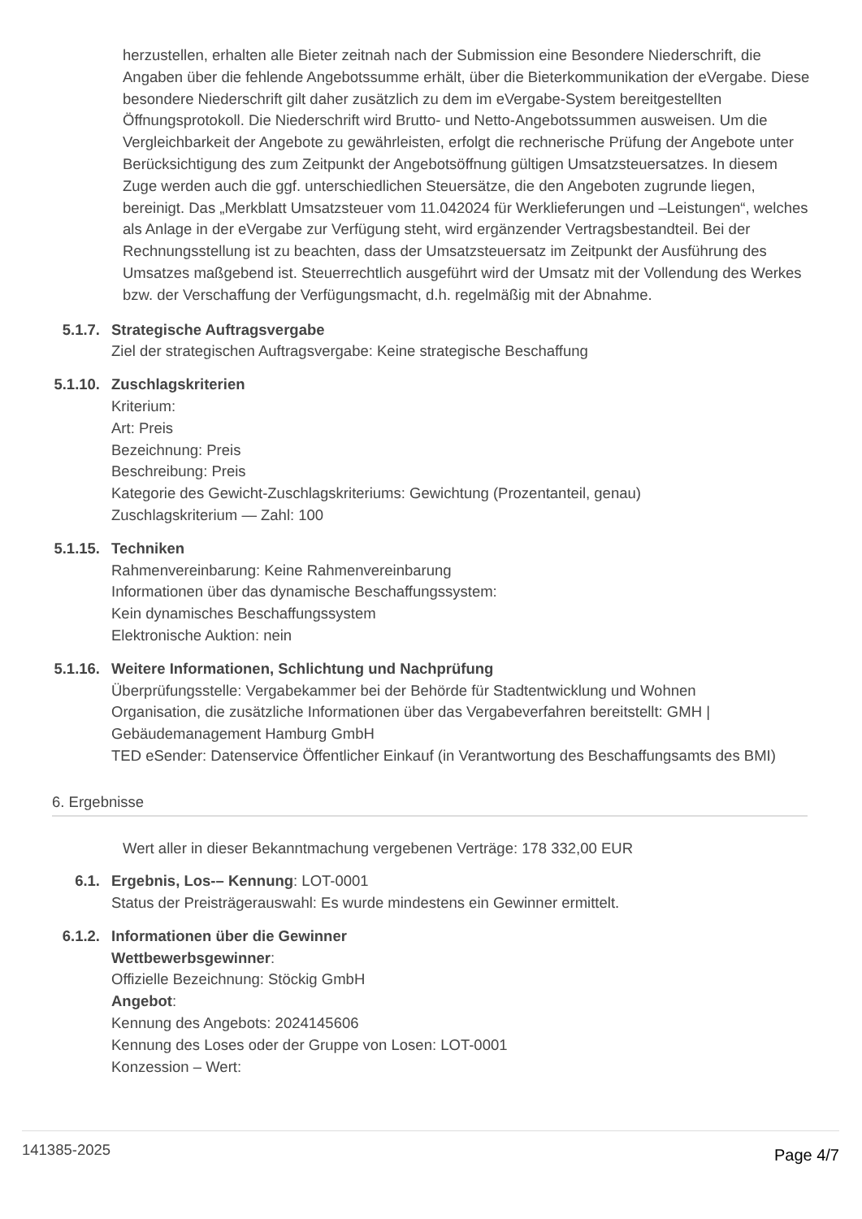herzustellen, erhalten alle Bieter zeitnah nach der Submission eine Besondere Niederschrift, die Angaben über die fehlende Angebotssumme erhält, über die Bieterkommunikation der eVergabe. Diese besondere Niederschrift gilt daher zusätzlich zu dem im eVergabe-System bereitgestellten Öffnungsprotokoll. Die Niederschrift wird Brutto- und Netto-Angebotssummen ausweisen. Um die Vergleichbarkeit der Angebote zu gewährleisten, erfolgt die rechnerische Prüfung der Angebote unter Berücksichtigung des zum Zeitpunkt der Angebotsöffnung gültigen Umsatzsteuersatzes. In diesem Zuge werden auch die ggf. unterschiedlichen Steuersätze, die den Angeboten zugrunde liegen, bereinigt. Das „Merkblatt Umsatzsteuer vom 11.042024 für Werklieferungen und –Leistungen“, welches als Anlage in der eVergabe zur Verfügung steht, wird ergänzender Vertragsbestandteil. Bei der Rechnungsstellung ist zu beachten, dass der Umsatzsteuersatz im Zeitpunkt der Ausführung des Umsatzes maßgebend ist. Steuerrechtlich ausgeführt wird der Umsatz mit der Vollendung des Werkes bzw. der Verschaffung der Verfügungsmacht, d.h. regelmäßig mit der Abnahme.
5.1.7. Strategische Auftragsvergabe
Ziel der strategischen Auftragsvergabe: Keine strategische Beschaffung
5.1.10. Zuschlagskriterien
Kriterium:
Art: Preis
Bezeichnung: Preis
Beschreibung: Preis
Kategorie des Gewicht-Zuschlagskriteriums: Gewichtung (Prozentanteil, genau)
Zuschlagskriterium — Zahl: 100
5.1.15. Techniken
Rahmenvereinbarung: Keine Rahmenvereinbarung
Informationen über das dynamische Beschaffungssystem:
Kein dynamisches Beschaffungssystem
Elektronische Auktion: nein
5.1.16. Weitere Informationen, Schlichtung und Nachprüfung
Überprüfungsstelle: Vergabekammer bei der Behörde für Stadtentwicklung und Wohnen
Organisation, die zusätzliche Informationen über das Vergabeverfahren bereitstellt: GMH | Gebäudemanagement Hamburg GmbH
TED eSender: Datenservice Öffentlicher Einkauf (in Verantwortung des Beschaffungsamts des BMI)
6. Ergebnisse
Wert aller in dieser Bekanntmachung vergebenen Verträge: 178 332,00 EUR
6.1. Ergebnis, Los-– Kennung: LOT-0001
Status der Preisträgerauswahl: Es wurde mindestens ein Gewinner ermittelt.
6.1.2. Informationen über die Gewinner
Wettbewerbsgewinner:
Offizielle Bezeichnung: Stöckig GmbH
Angebot:
Kennung des Angebots: 2024145606
Kennung des Loses oder der Gruppe von Losen: LOT-0001
Konzession – Wert:
141385-2025 Page 4/7